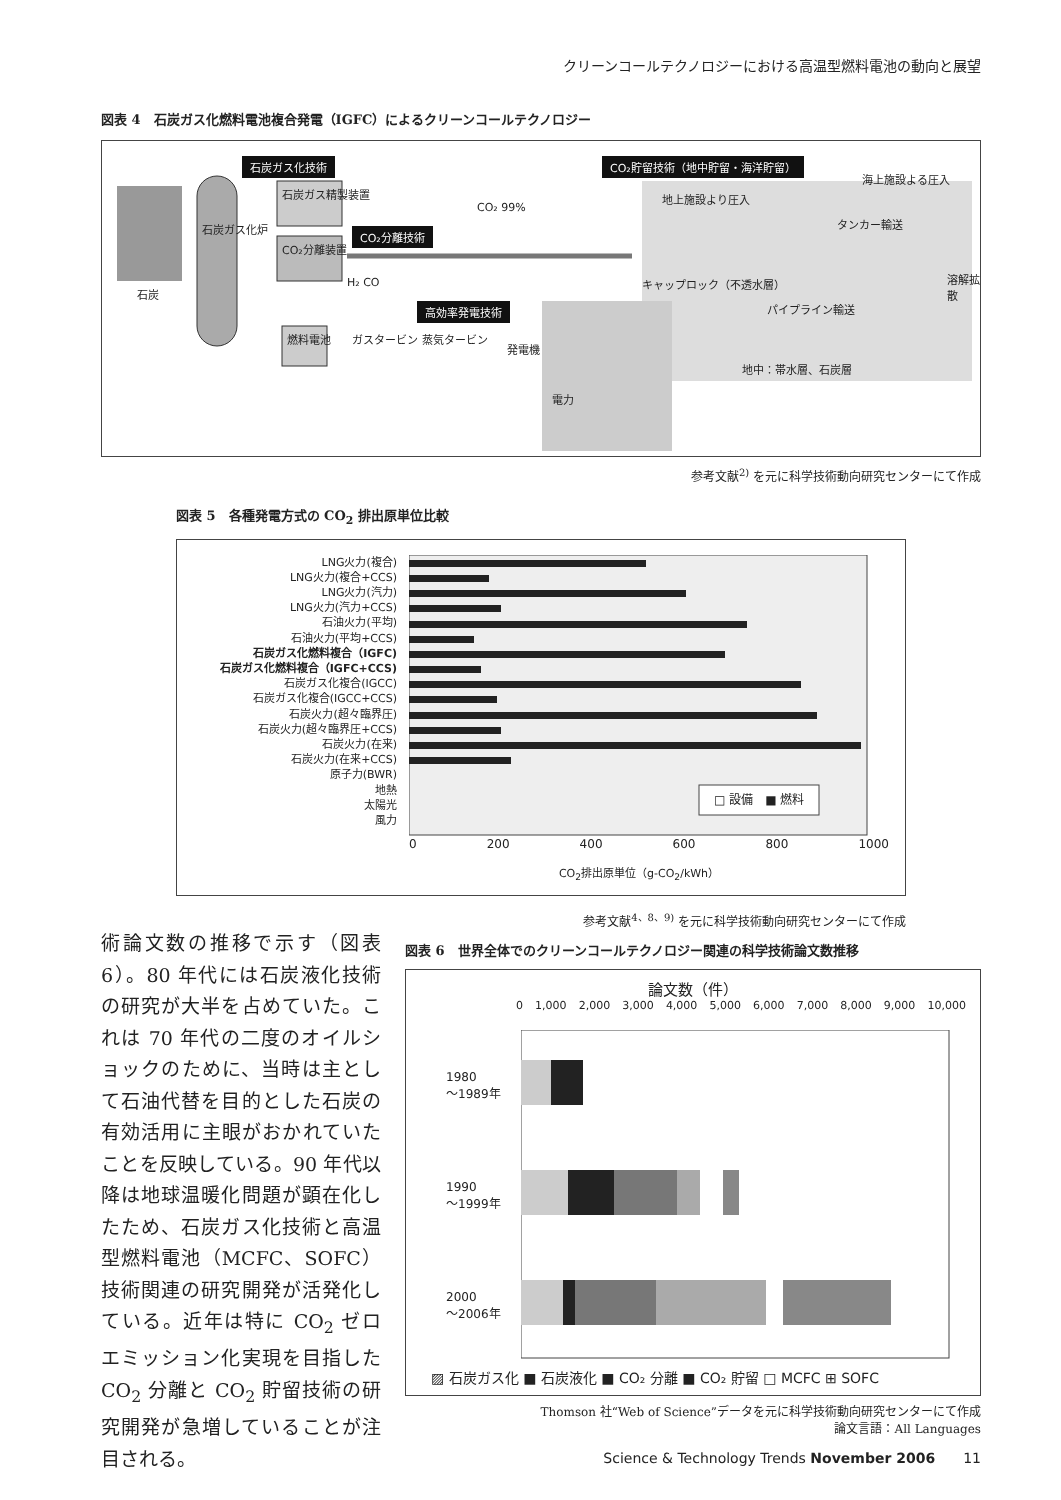クリーンコールテクノロジーにおける高温型燃料電池の動向と展望
図表 4　石炭ガス化燃料電池複合発電（IGFC）によるクリーンコールテクノロジー
石炭ガス化技術 CO₂貯留技術（地中貯留・海洋貯留）
CO₂分離技術
高効率発電技術
石炭
石炭ガス化炉
石炭ガス精製装置
CO₂分離装置
CO₂ 99%
H₂ CO
燃料電池 ガスタービン 蒸気タービン
発電機
電力
地上施設より圧入
海上施設よる圧入
タンカー輸送
キャップロック（不透水層）
パイプライン輸送
溶解拡散
地中：帯水層、石炭層
参考文献<sup>2)</sup> を元に科学技術動向研究センターにて作成
図表 5　各種発電方式の CO<sub>2</sub> 排出原単位比較
LNG火力(複合)
LNG火力(複合+CCS)
LNG火力(汽力)
LNG火力(汽力+CCS)
石油火力(平均)
石油火力(平均+CCS)
石炭ガス化燃料複合（IGFC)
石炭ガス化燃料複合（IGFC+CCS)
石炭ガス化複合(IGCC)
石炭ガス化複合(IGCC+CCS)
石炭火力(超々臨界圧)
石炭火力(超々臨界圧+CCS)
石炭火力(在来)
石炭火力(在来+CCS)
原子力(BWR)
地熱
太陽光
風力
□ 設備　■ 燃料
0 200 400 600 800 1000
CO<sub>2</sub>排出原単位（g-CO<sub>2</sub>/kWh）
参考文献<sup>4、8、9)</sup> を元に科学技術動向研究センターにて作成
術論文数の推移で示す（図表 6）。80 年代には石炭液化技術の研究が大半を占めていた。これは 70 年代の二度のオイルショックのために、当時は主として石油代替を目的とした石炭の有効活用に主眼がおかれていたことを反映している。90 年代以降は地球温暖化問題が顕在化したため、石炭ガス化技術と高温型燃料電池（MCFC、SOFC）技術関連の研究開発が活発化している。近年は特に CO<sub>2</sub> ゼロエミッション化実現を目指した CO<sub>2</sub> 分離と CO<sub>2</sub> 貯留技術の研究開発が急増していることが注目される。
図表 6　世界全体でのクリーンコールテクノロジー関連の科学技術論文数推移
論文数（件）
0 1,000 2,000 3,000 4,000 5,000 6,000 7,000 8,000 9,000 10,000
1980
～1989年
1990
～1999年
2000
～2006年
▨ 石炭ガス化 ■ 石炭液化 ■ CO₂ 分離 ■ CO₂ 貯留 □ MCFC ⊞ SOFC
Thomson 社“Web of Science”データを元に科学技術動向研究センターにて作成
論文言語：All Languages
Science & Technology Trends November 2006　　11